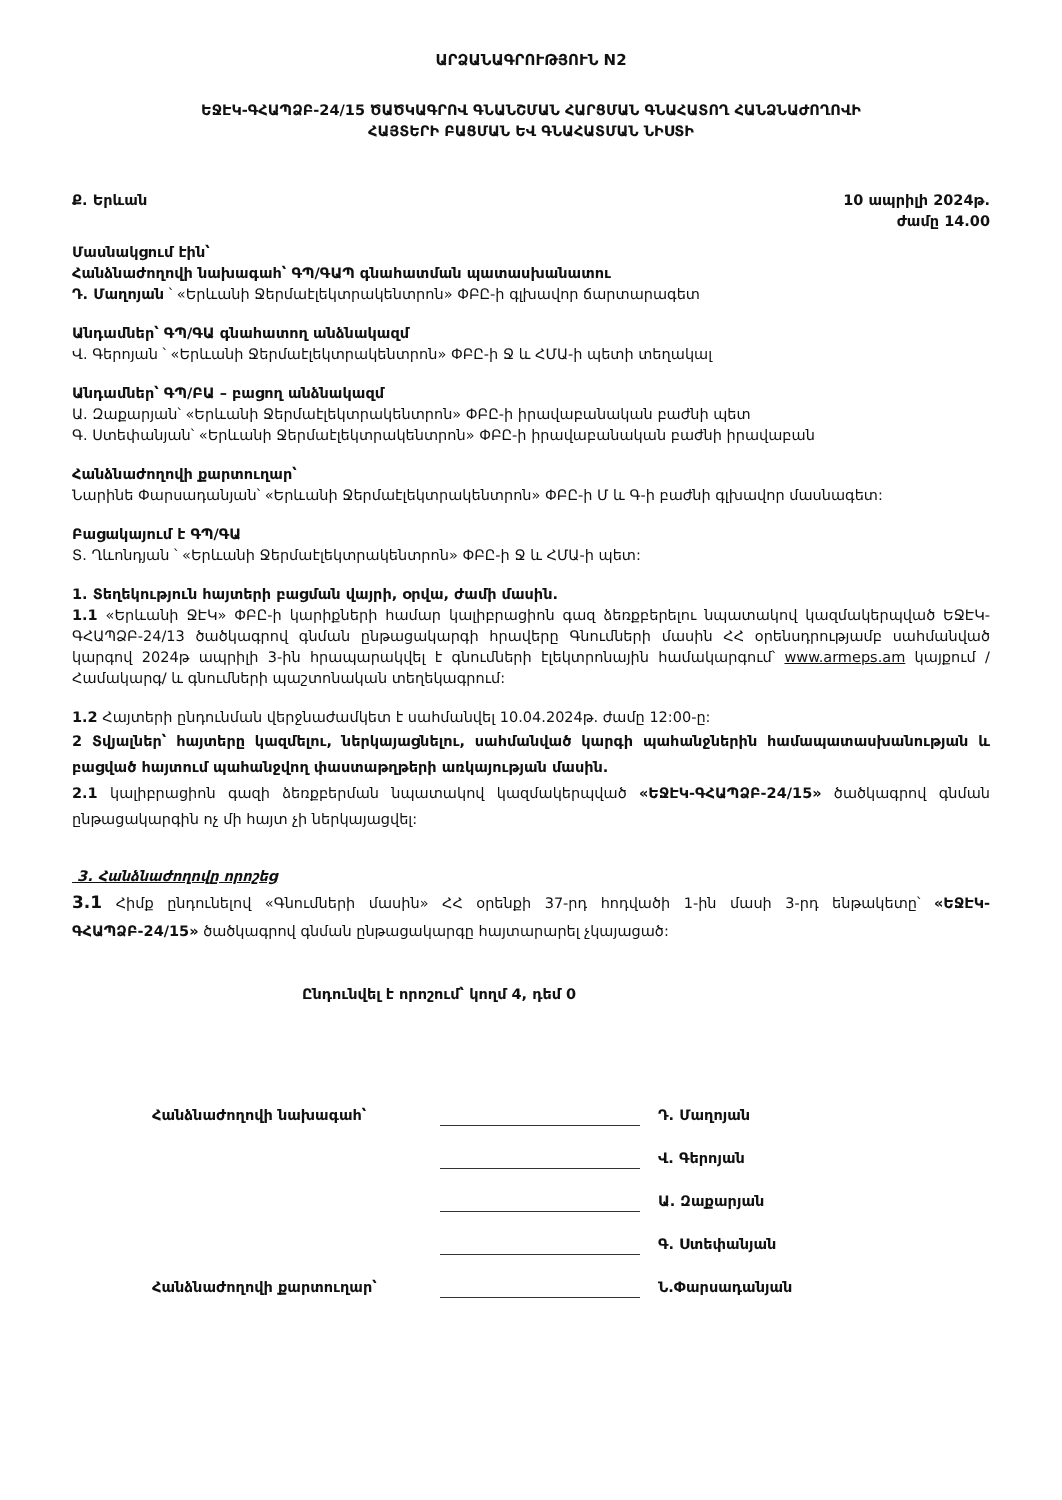ԱՐՁԱՆԱԳՐՈՒԹՅՈՒՆ N2
ԵՋԷԿ-ԳՀԱՊՁԲ-24/15 ԾԱԾԿԱԳՐՈՎ ԳՆԱՆՇՄԱՆ ՀԱՐՑՄԱՆ ԳՆԱՀԱՏՈՂ ՀԱՆՁՆԱԺՈՂՈՎԻ
ՀԱՅՏԵՐԻ ԲԱՑՄԱՆ ԵՎ ԳՆԱՀԱՏՄԱՆ ՆԻՍՏԻ
Ք. Երևան 10 ապրիլի 2024թ.
ժամը 14.00
Մասնակցում էին՝
Հանձնաժողովի նախագահ՝ ԳՊ/ԳԱՊ գնահատման պատասխանատու
Դ. Մաղոյան ՝ «Երևանի Ջերմաէլեկտրակենտրոն» ՓԲԸ-ի գլխավոր ճարտարագետ
Անդամներ՝ ԳՊ/ԳԱ գնահատող անձնակազմ
Վ. Գերոյան ՝ «Երևանի Ջերմաէլեկտրակենտրոն» ՓԲԸ-ի Ջ և ՀՄԱ-ի պետի տեղակալ
Անդամներ՝ ԳՊ/ԲԱ – բացող անձնակազմ
Ա. Զաքարյան՝ «Երևանի Ջերմաէլեկտրակենտրոն» ՓԲԸ-ի իրավաբանական բաժնի պետ
Գ. Ստեփանյան՝ «Երևանի Ջերմաէլեկտրակենտրոն» ՓԲԸ-ի իրավաբանական բաժնի իրավաբան
Հանձնաժողովի քարտուղար՝
Նարինե Փարսադանյան՝ «Երևանի Ջերմաէլեկտրակենտրոն» ՓԲԸ-ի Մ և Գ-ի բաժնի գլխավոր մասնագետ:
Բացակայում է ԳՊ/ԳԱ
Տ. Ղևոնդյան ՝ «Երևանի Ջերմաէլեկտրակենտրոն» ՓԲԸ-ի Ջ և ՀՄԱ-ի պետ:
1. Տեղեկություն հայտերի բացման վայրի, օրվա, ժամի մասին.
1.1 «Երևանի ՋԷԿ» ՓԲԸ-ի կարիքների համար կալիբրացիոն գազ ձեռքբերելու նպատակով կազմակերպված ԵՋԷԿ-ԳՀԱՊՁԲ-24/13 ծածկագրով գնման ընթացակարգի հրավերը Գնումների մասին ՀՀ օրենսդրությամբ սահմանված կարգով 2024թ ապրիլի 3-ին հրապարակվել է գնումների էլեկտրոնային համակարգում՝ www.armeps.am կայքում /Համակարգ/ և գնումների պաշտոնական տեղեկագրում:
1.2 Հայտերի ընդունման վերջնաժամկետ է սահմանվել 10.04.2024թ. ժամը 12:00-ը:
2 Տվյալներ՝ հայտերը կազմելու, ներկայացնելու, սահմանված կարգի պահանջներին համապատասխանության և բացված հայտում պահանջվող փաստաթղթերի առկայության մասին.
2.1 կալիբրացիոն գազի ձեռքբերման նպատակով կազմակերպված «ԵՋԷԿ-ԳՀԱՊՁԲ-24/15» ծածկագրով գնման ընթացակարգին ոչ մի հայտ չի ներկայացվել:
3. Հանձնաժողովը որոշեց
3.1 Հիմք ընդունելով «Գնումների մասին» ՀՀ օրենքի 37-րդ հոդվածի 1-ին մասի 3-րդ ենթակետը՝ «ԵՋԷԿ-ԳՀԱՊՁԲ-24/15» ծածկագրով գնման ընթացակարգը հայտարարել չկայացած:
Ընդունվել է որոշում՝ կողմ 4, դեմ 0
Հանձնաժողովի նախագահ՝
Դ. Մաղոյան
Վ. Գերոյան
Ա. Զաքարյան
Գ. Ստեփանյան Հանձնաժողովի քարտուղար՝
Ն.Փարսադանյան